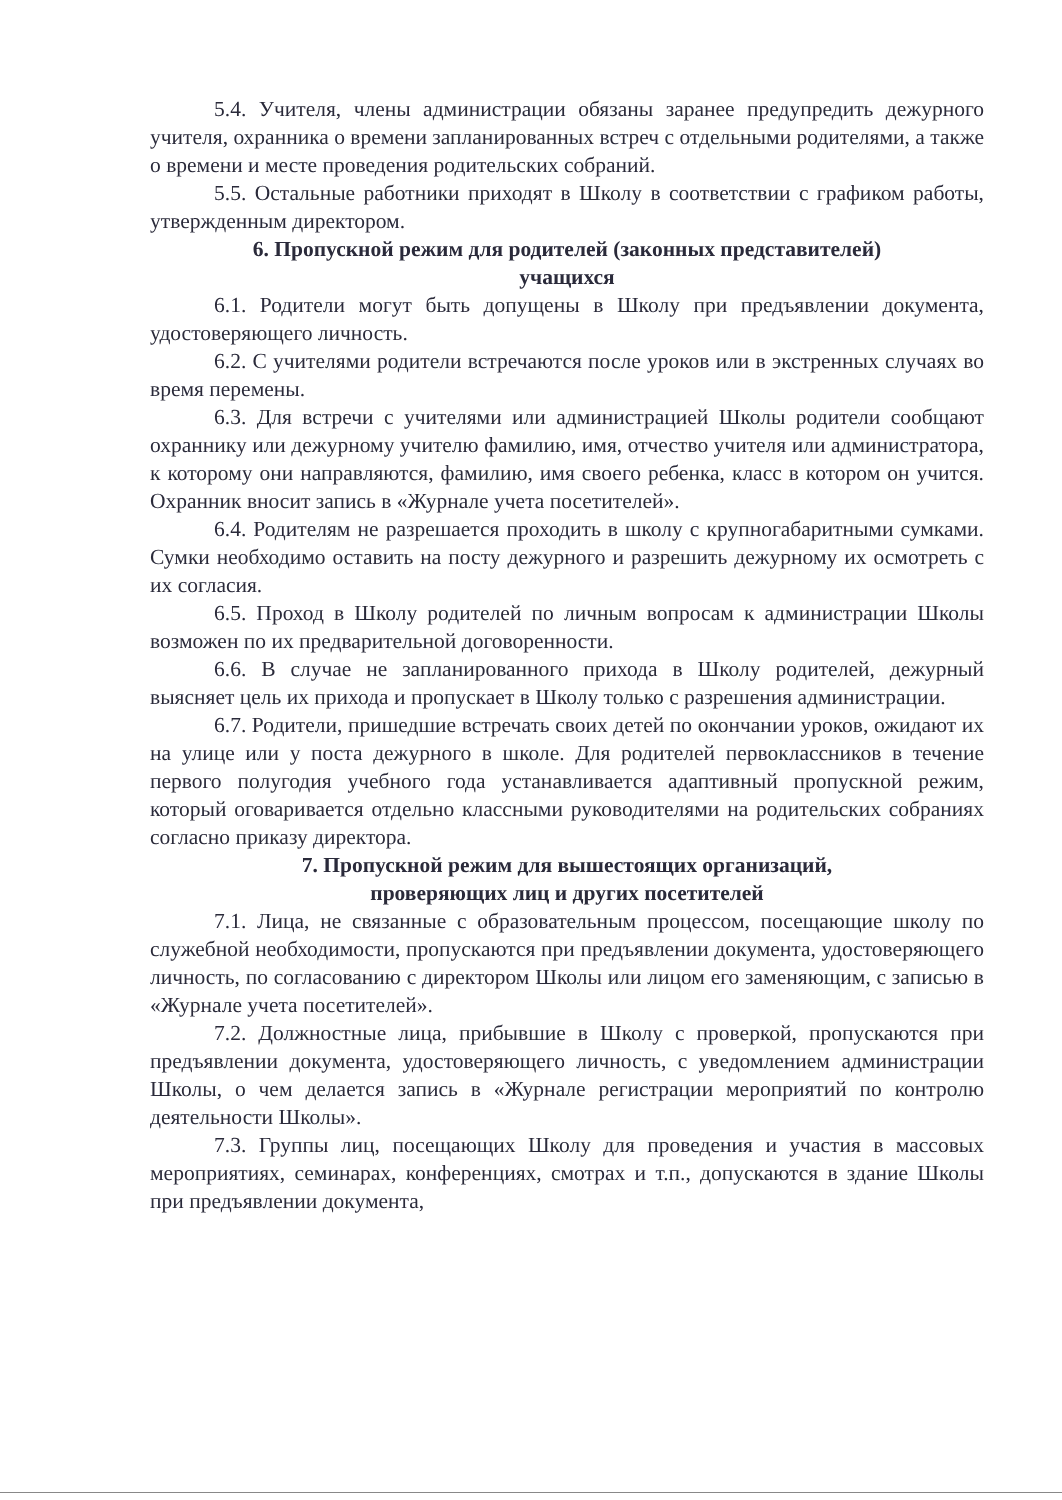5.4. Учителя, члены администрации обязаны заранее предупредить дежурного учителя, охранника о времени запланированных встреч с отдельными родителями, а также о времени и месте проведения родительских собраний.
5.5. Остальные работники приходят в Школу в соответствии с графиком работы, утвержденным директором.
6. Пропускной режим для родителей (законных представителей)
учащихся
6.1. Родители могут быть допущены в Школу при предъявлении документа, удостоверяющего личность.
6.2. С учителями родители встречаются после уроков или в экстренных случаях во время перемены.
6.3. Для встречи с учителями или администрацией Школы родители сообщают охраннику или дежурному учителю фамилию, имя, отчество учителя или администратора, к которому они направляются, фамилию, имя своего ребенка, класс в котором он учится. Охранник вносит запись в «Журнале учета посетителей».
6.4. Родителям не разрешается проходить в школу с крупногабаритными сумками. Сумки необходимо оставить на посту дежурного и разрешить дежурному их осмотреть с их согласия.
6.5. Проход в Школу родителей по личным вопросам к администрации Школы возможен по их предварительной договоренности.
6.6. В случае не запланированного прихода в Школу родителей, дежурный выясняет цель их прихода и пропускает в Школу только с разрешения администрации.
6.7. Родители, пришедшие встречать своих детей по окончании уроков, ожидают их на улице или у поста дежурного в школе. Для родителей первоклассников в течение первого полугодия учебного года устанавливается адаптивный пропускной режим, который оговаривается отдельно классными руководителями на родительских собраниях согласно приказу директора.
7. Пропускной режим для вышестоящих организаций,
проверяющих лиц и других посетителей
7.1. Лица, не связанные с образовательным процессом, посещающие школу по служебной необходимости, пропускаются при предъявлении документа, удостоверяющего личность, по согласованию с директором Школы или лицом его заменяющим, с записью в «Журнале учета посетителей».
7.2. Должностные лица, прибывшие в Школу с проверкой, пропускаются при предъявлении документа, удостоверяющего личность, с уведомлением администрации Школы, о чем делается запись в «Журнале регистрации мероприятий по контролю деятельности Школы».
7.3. Группы лиц, посещающих Школу для проведения и участия в массовых мероприятиях, семинарах, конференциях, смотрах и т.п., допускаются в здание Школы при предъявлении документа,